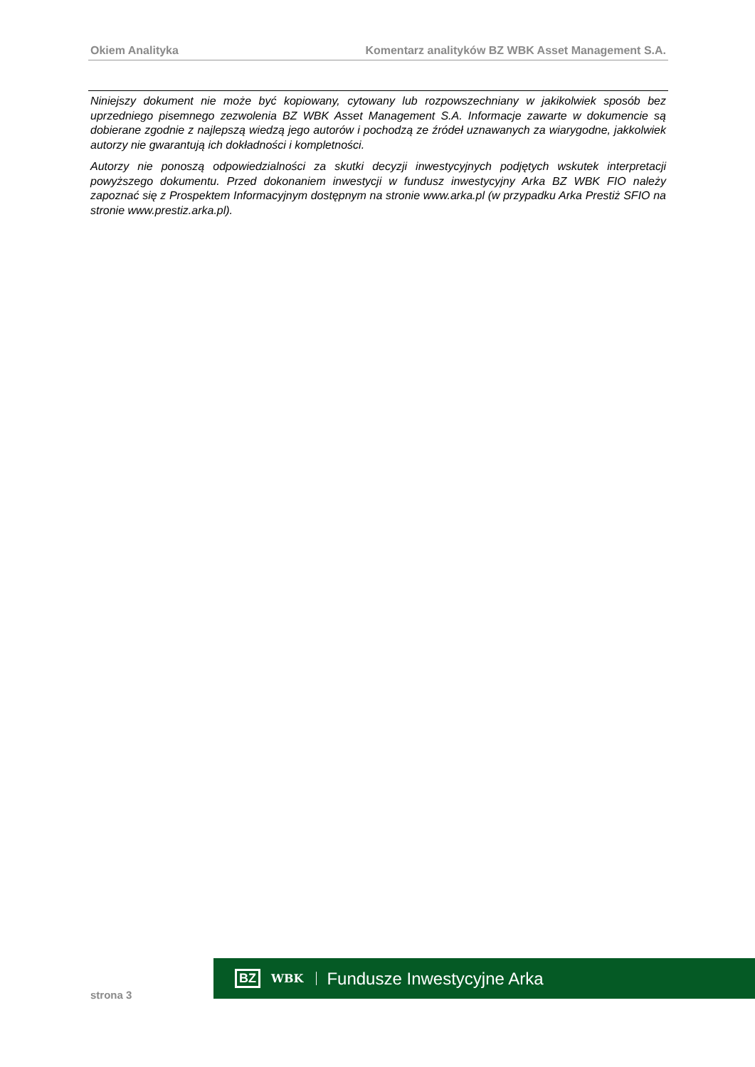Okiem Analityka Komentarz analityków BZ WBK Asset Management S.A.
Niniejszy dokument nie może być kopiowany, cytowany lub rozpowszechniany w jakikolwiek sposób bez uprzedniego pisemnego zezwolenia BZ WBK Asset Management S.A. Informacje zawarte w dokumencie są dobierane zgodnie z najlepszą wiedzą jego autorów i pochodzą ze źródeł uznawanych za wiarygodne, jakkolwiek autorzy nie gwarantują ich dokładności i kompletności.
Autorzy nie ponoszą odpowiedzialności za skutki decyzji inwestycyjnych podjętych wskutek interpretacji powyższego dokumentu. Przed dokonaniem inwestycji w fundusz inwestycyjny Arka BZ WBK FIO należy zapoznać się z Prospektem Informacyjnym dostępnym na stronie www.arka.pl (w przypadku Arka Prestiż SFIO na stronie www.prestiz.arka.pl).
strona 3
BZ WBK Fundusze Inwestycyjne Arka